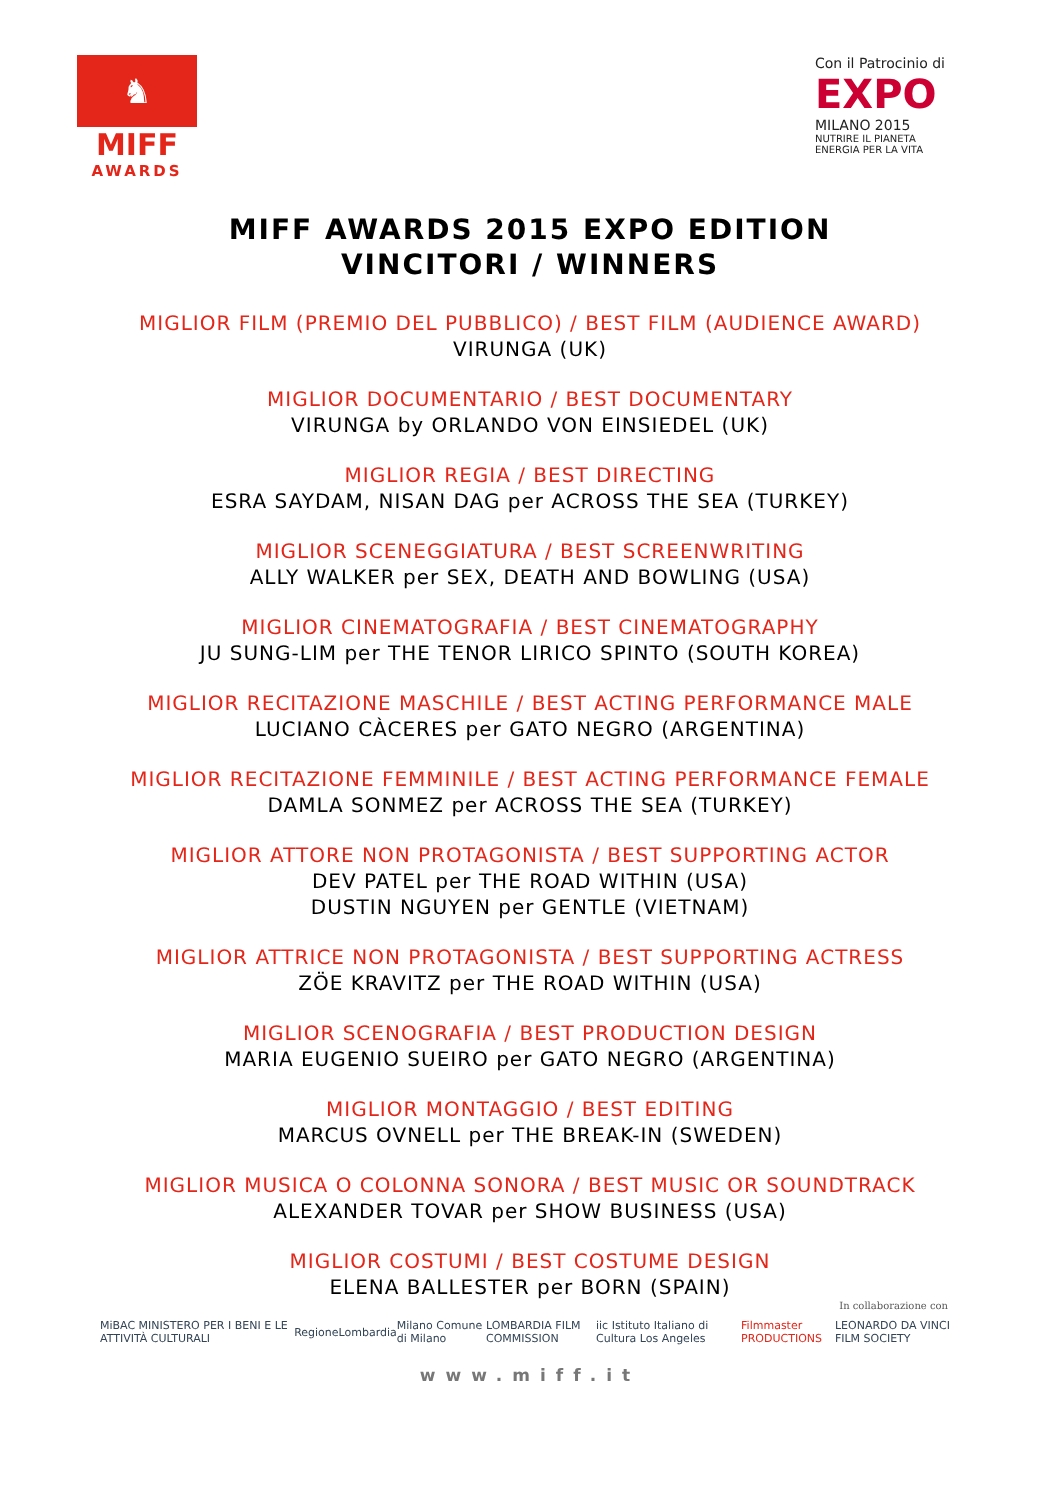♞
MIFF
AWARDS
Con il Patrocinio di
EXPO
MILANO 2015
NUTRIRE IL PIANETA
ENERGIA PER LA VITA
MIFF AWARDS 2015 EXPO EDITION
VINCITORI / WINNERS
MIGLIOR FILM (PREMIO DEL PUBBLICO) / BEST FILM (AUDIENCE AWARD)
VIRUNGA (UK)
MIGLIOR DOCUMENTARIO / BEST DOCUMENTARY
VIRUNGA by ORLANDO VON EINSIEDEL (UK)
MIGLIOR REGIA / BEST DIRECTING
ESRA SAYDAM, NISAN DAG per ACROSS THE SEA (TURKEY)
MIGLIOR SCENEGGIATURA / BEST SCREENWRITING
ALLY WALKER per SEX, DEATH AND BOWLING (USA)
MIGLIOR CINEMATOGRAFIA / BEST CINEMATOGRAPHY
JU SUNG-LIM per THE TENOR LIRICO SPINTO (SOUTH KOREA)
MIGLIOR RECITAZIONE MASCHILE / BEST ACTING PERFORMANCE MALE
LUCIANO CÀCERES per GATO NEGRO (ARGENTINA)
MIGLIOR RECITAZIONE FEMMINILE / BEST ACTING PERFORMANCE FEMALE
DAMLA SONMEZ per ACROSS THE SEA (TURKEY)
MIGLIOR ATTORE NON PROTAGONISTA / BEST SUPPORTING ACTOR
DEV PATEL per THE ROAD WITHIN (USA)
DUSTIN NGUYEN per GENTLE (VIETNAM)
MIGLIOR ATTRICE NON PROTAGONISTA / BEST SUPPORTING ACTRESS
ZÖE KRAVITZ per THE ROAD WITHIN (USA)
MIGLIOR SCENOGRAFIA / BEST PRODUCTION DESIGN
MARIA EUGENIO SUEIRO per GATO NEGRO (ARGENTINA)
MIGLIOR MONTAGGIO / BEST EDITING
MARCUS OVNELL per THE BREAK-IN (SWEDEN)
MIGLIOR MUSICA O COLONNA SONORA / BEST MUSIC OR SOUNDTRACK
ALEXANDER TOVAR per SHOW BUSINESS (USA)
MIGLIOR COSTUMI / BEST COSTUME DESIGN
ELENA BALLESTER per BORN (SPAIN)
In collaborazione con
MiBAC MINISTERO PER I BENI E LE ATTIVITÀ CULTURALI RegioneLombardia Milano Comune di Milano LOMBARDIA FILM COMMISSION iic Istituto Italiano di Cultura Los Angeles Filmmaster PRODUCTIONS LEONARDO DA VINCI FILM SOCIETY
www.miff.it